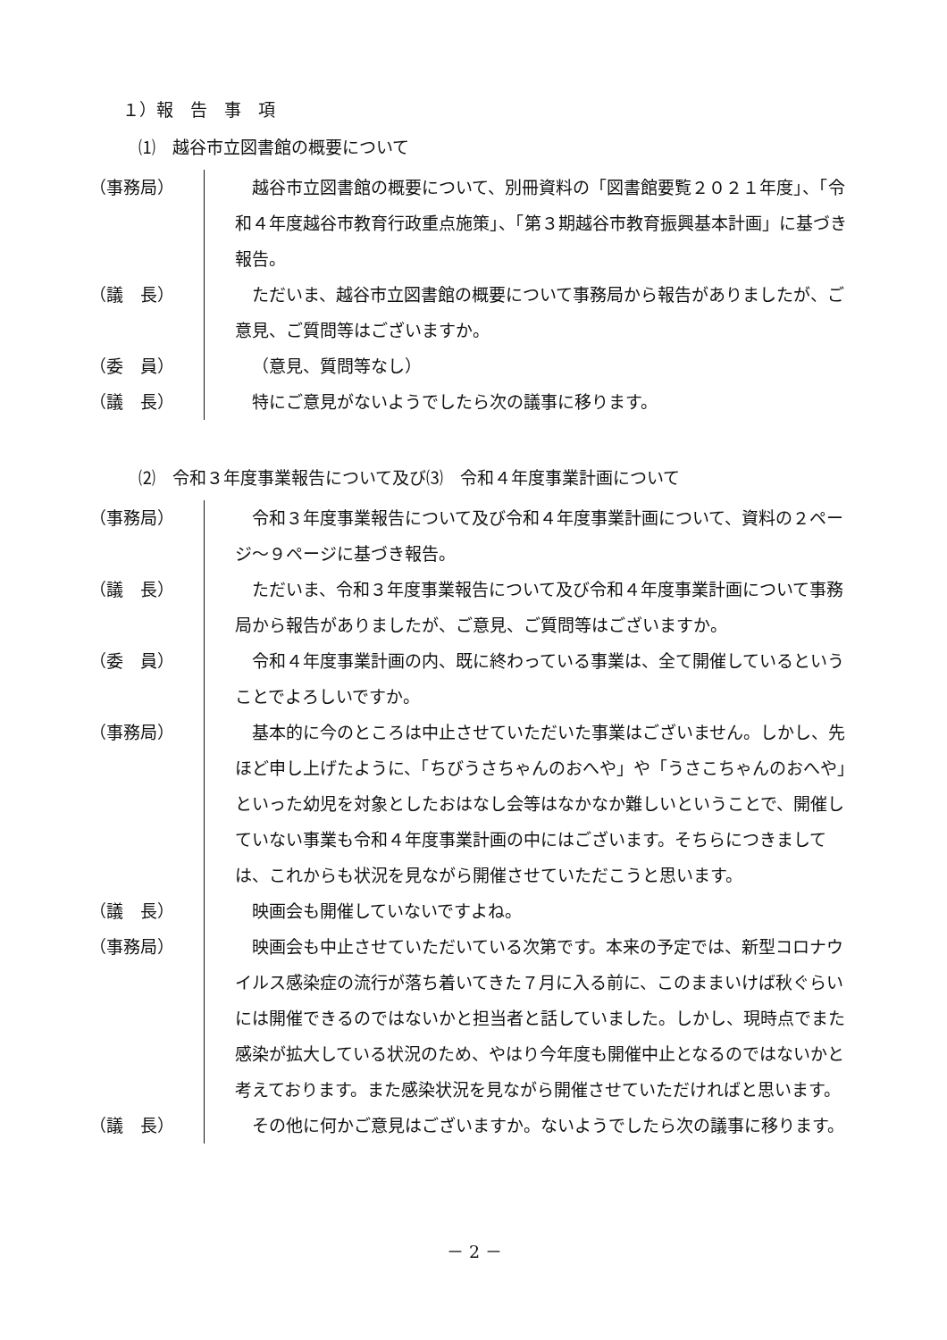１）報　告　事　項
⑴　越谷市立図書館の概要について
（事務局） 越谷市立図書館の概要について、別冊資料の「図書館要覧２０２１年度」、「令和４年度越谷市教育行政重点施策」、「第３期越谷市教育振興基本計画」に基づき報告。
（議　長） ただいま、越谷市立図書館の概要について事務局から報告がありましたが、ご意見、ご質問等はございますか。
（委　員） （意見、質問等なし）
（議　長） 特にご意見がないようでしたら次の議事に移ります。
⑵　令和３年度事業報告について及び⑶　令和４年度事業計画について
（事務局） 令和３年度事業報告について及び令和４年度事業計画について、資料の２ページ～９ページに基づき報告。
（議　長） ただいま、令和３年度事業報告について及び令和４年度事業計画について事務局から報告がありましたが、ご意見、ご質問等はございますか。
（委　員） 令和４年度事業計画の内、既に終わっている事業は、全て開催しているということでよろしいですか。
（事務局） 基本的に今のところは中止させていただいた事業はございません。しかし、先ほど申し上げたように、「ちびうさちゃんのおへや」や「うさこちゃんのおへや」といった幼児を対象としたおはなし会等はなかなか難しいということで、開催していない事業も令和４年度事業計画の中にはございます。そちらにつきましては、これからも状況を見ながら開催させていただこうと思います。
（議　長） 映画会も開催していないですよね。
（事務局） 映画会も中止させていただいている次第です。本来の予定では、新型コロナウイルス感染症の流行が落ち着いてきた７月に入る前に、このままいけば秋ぐらいには開催できるのではないかと担当者と話していました。しかし、現時点でまた感染が拡大している状況のため、やはり今年度も開催中止となるのではないかと考えております。また感染状況を見ながら開催させていただければと思います。
（議　長） その他に何かご意見はございますか。ないようでしたら次の議事に移ります。
－ 2 －